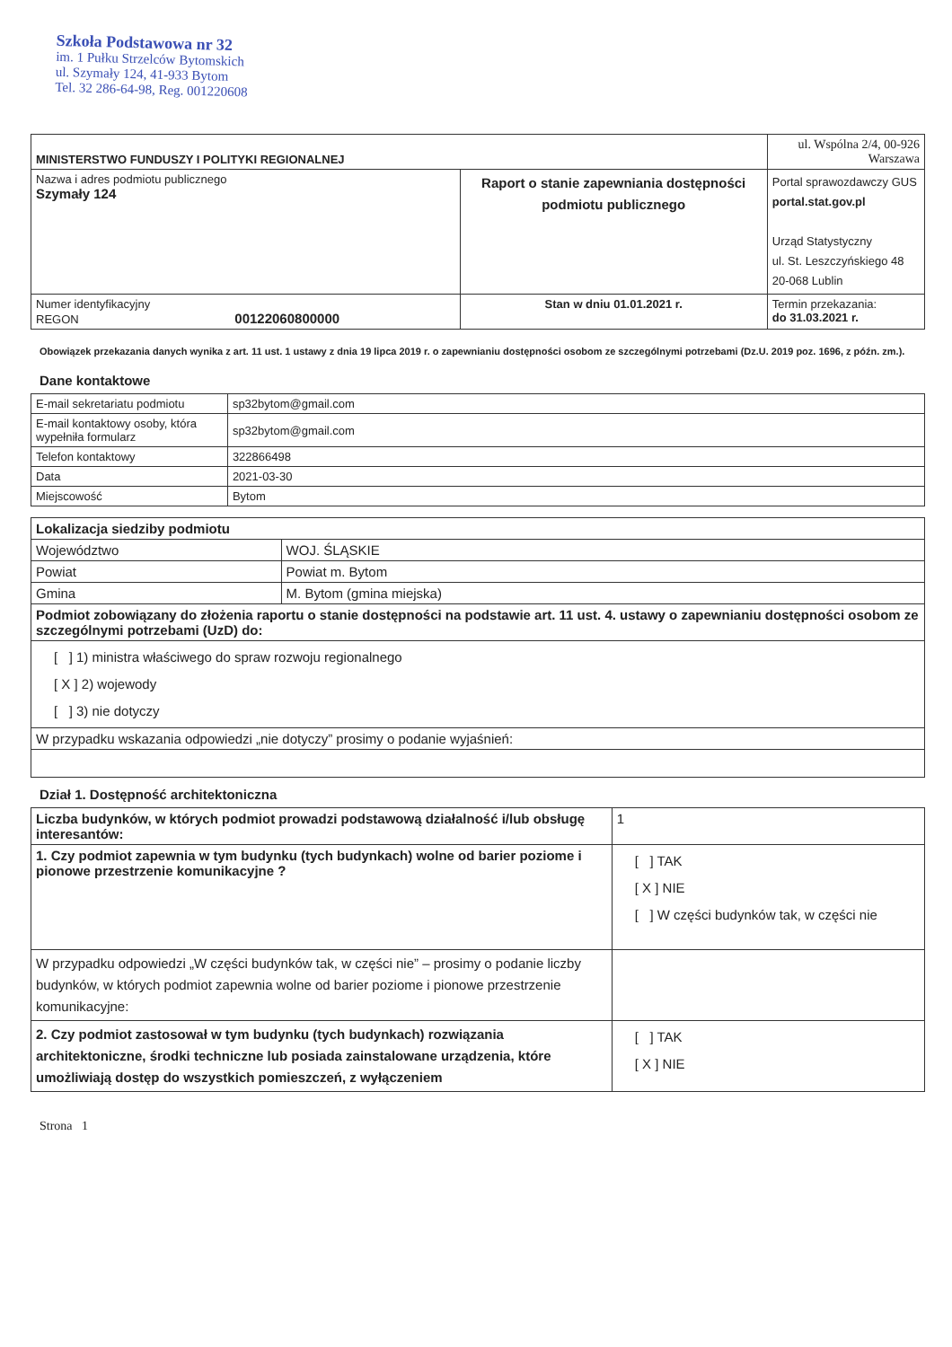Szkoła Podstawowa nr 32
im. 1 Pułku Strzelców Bytomskich
ul. Szymały 124, 41-933 Bytom
Tel. 32 286-64-98, Reg. 001220608
| MINISTERSTWO FUNDUSZY I POLITYKI REGIONALNEJ | | ul. Wspólna 2/4, 00-926 Warszawa |
| Nazwa i adres podmiotu publicznego Szymały 124 | Raport o stanie zapewniania dostępności podmiotu publicznego | Portal sprawozdawczy GUS portal.stat.gov.pl Urząd Statystyczny ul. St. Leszczyńskiego 48 20-068 Lublin |
| Numer identyfikacyjny REGON 00122060800000 | Stan w dniu 01.01.2021 r. | Termin przekazania: do 31.03.2021 r. |
Obowiązek przekazania danych wynika z art. 11 ust. 1 ustawy z dnia 19 lipca 2019 r. o zapewnianiu dostępności osobom ze szczególnymi potrzebami (Dz.U. 2019 poz. 1696, z późn. zm.).
Dane kontaktowe
| E-mail sekretariatu podmiotu | sp32bytom@gmail.com |
| E-mail kontaktowy osoby, która wypełniła formularz | sp32bytom@gmail.com |
| Telefon kontaktowy | 322866498 |
| Data | 2021-03-30 |
| Miejscowość | Bytom |
| Lokalizacja siedziby podmiotu | |
| Województwo | WOJ. ŚLĄSKIE |
| Powiat | Powiat m. Bytom |
| Gmina | M. Bytom (gmina miejska) |
| Podmiot zobowiązany do złożenia raportu o stanie dostępności na podstawie art. 11 ust. 4. ustawy o zapewnianiu dostępności osobom ze szczególnymi potrzebami (UzD) do: | |
| [ ] 1) ministra właściwego do spraw rozwoju regionalnego [ X ] 2) wojewody [ ] 3) nie dotyczy | |
| W przypadku wskazania odpowiedzi „nie dotyczy” prosimy o podanie wyjaśnień: | |
Dział 1. Dostępność architektoniczna
| Liczba budynków, w których podmiot prowadzi podstawową działalność i/lub obsługę interesantów: | 1 |
| 1. Czy podmiot zapewnia w tym budynku (tych budynkach) wolne od barier poziome i pionowe przestrzenie komunikacyjne ? | [ ] TAK [ X ] NIE [ ] W części budynków tak, w części nie |
| W przypadku odpowiedzi „W części budynków tak, w części nie” – prosimy o podanie liczby budynków, w których podmiot zapewnia wolne od barier poziome i pionowe przestrzenie komunikacyjne: | |
| 2. Czy podmiot zastosował w tym budynku (tych budynkach) rozwiązania architektoniczne, środki techniczne lub posiada zainstalowane urządzenia, które umożliwiają dostęp do wszystkich pomieszczeń, z wyłączeniem | [ ] TAK [ X ] NIE |
Strona 1